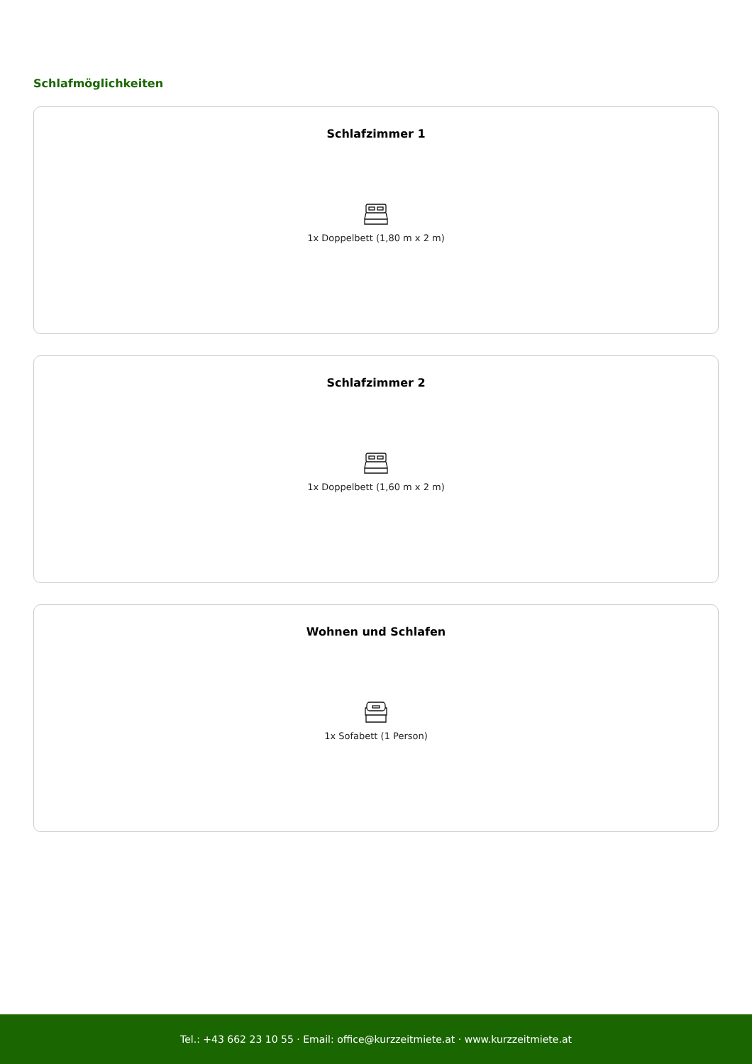Schlafmöglichkeiten
Schlafzimmer 1
1x Doppelbett (1,80 m x 2 m)
Schlafzimmer 2
1x Doppelbett (1,60 m x 2 m)
Wohnen und Schlafen
1x Sofabett (1 Person)
Tel.: +43 662 23 10 55 · Email: office@kurzzeitmiete.at · www.kurzzeitmiete.at